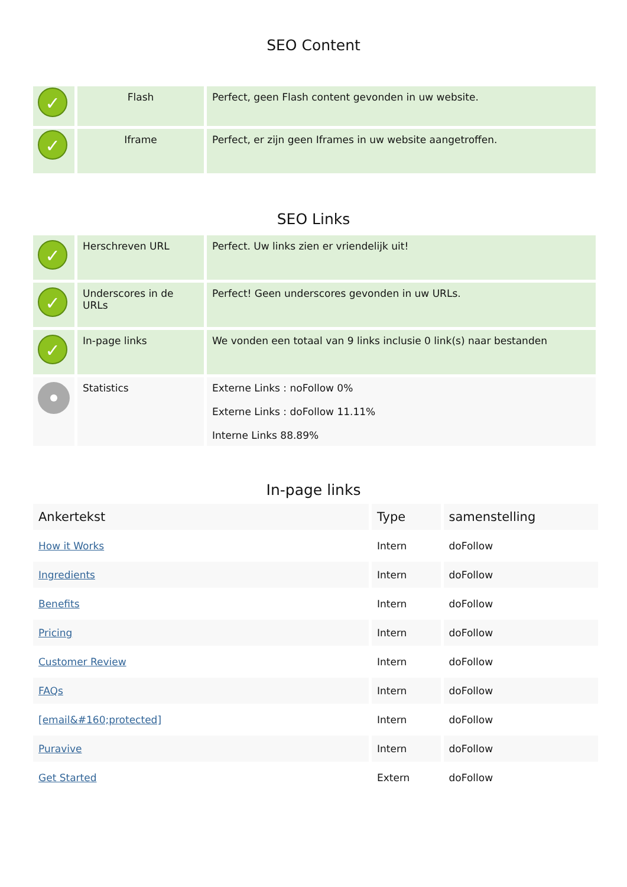SEO Content
| ✓ | Flash | Perfect, geen Flash content gevonden in uw website. |
| ✓ | Iframe | Perfect, er zijn geen Iframes in uw website aangetroffen. |
SEO Links
| ✓ | Herschreven URL | Perfect. Uw links zien er vriendelijk uit! |
| ✓ | Underscores in de URLs | Perfect! Geen underscores gevonden in uw URLs. |
| ✓ | In-page links | We vonden een totaal van 9 links inclusie 0 link(s) naar bestanden |
| | Statistics | Externe Links : noFollow 0% Externe Links : doFollow 11.11% Interne Links 88.89% |
In-page links
| Ankertekst | Type | samenstelling |
| --- | --- | --- |
| How it Works | Intern | doFollow |
| Ingredients | Intern | doFollow |
| Benefits | Intern | doFollow |
| Pricing | Intern | doFollow |
| Customer Review | Intern | doFollow |
| FAQs | Intern | doFollow |
| [email&#160;protected] | Intern | doFollow |
| Puravive | Intern | doFollow |
| Get Started | Extern | doFollow |